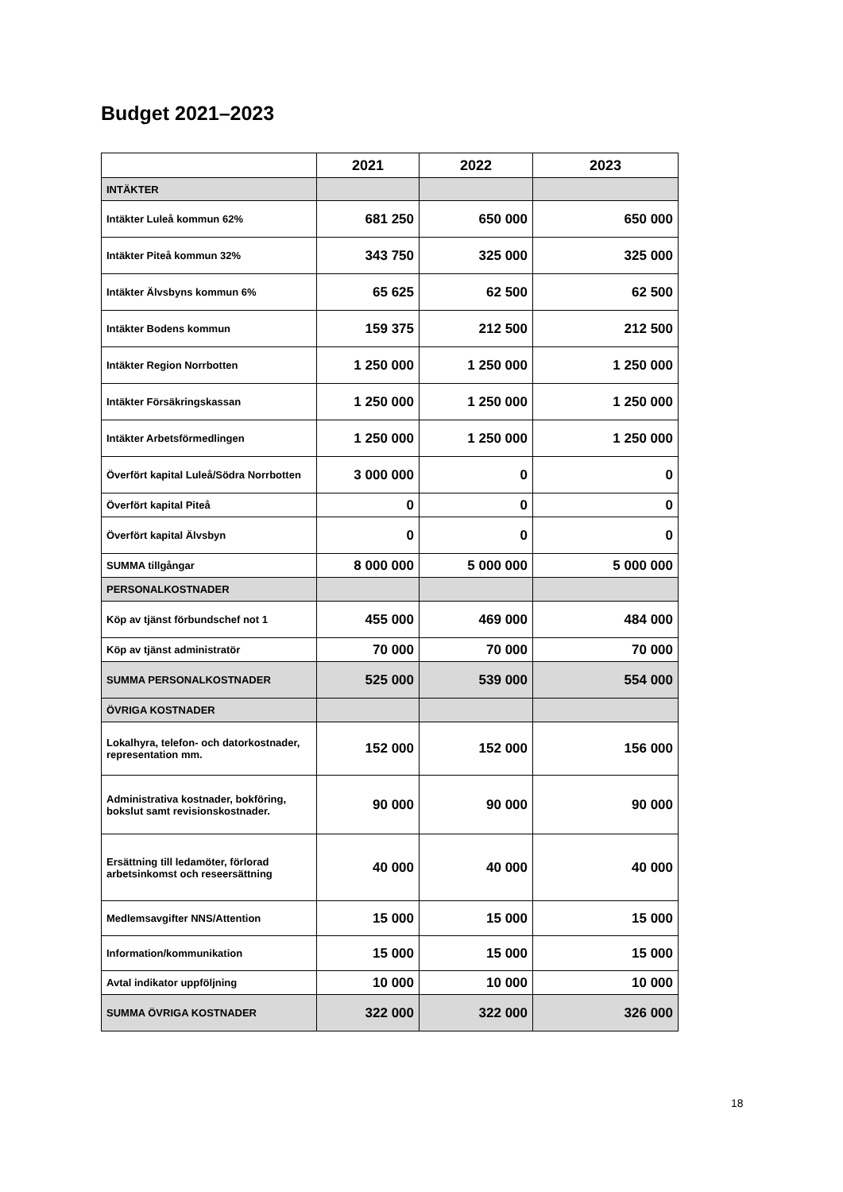Budget 2021–2023
| | 2021 | 2022 | 2023 |
| --- | --- | --- | --- |
| INTÄKTER | | | |
| Intäkter Luleå kommun 62% | 681 250 | 650 000 | 650 000 |
| Intäkter Piteå kommun 32% | 343 750 | 325 000 | 325 000 |
| Intäkter Älvsbyns kommun 6% | 65 625 | 62 500 | 62 500 |
| Intäkter Bodens kommun | 159 375 | 212 500 | 212 500 |
| Intäkter Region Norrbotten | 1 250 000 | 1 250 000 | 1 250 000 |
| Intäkter Försäkringskassan | 1 250 000 | 1 250 000 | 1 250 000 |
| Intäkter Arbetsförmedlingen | 1 250 000 | 1 250 000 | 1 250 000 |
| Överfört kapital Luleå/Södra Norrbotten | 3 000 000 | 0 | 0 |
| Överfört kapital Piteå | 0 | 0 | 0 |
| Överfört kapital Älvsbyn | 0 | 0 | 0 |
| SUMMA tillgångar | 8 000 000 | 5 000 000 | 5 000 000 |
| PERSONALKOSTNADER | | | |
| Köp av tjänst förbundschef not 1 | 455 000 | 469 000 | 484 000 |
| Köp av tjänst administratör | 70 000 | 70 000 | 70 000 |
| SUMMA PERSONALKOSTNADER | 525 000 | 539 000 | 554 000 |
| ÖVRIGA KOSTNADER | | | |
| Lokalhyra, telefon- och datorkostnader, representation mm. | 152 000 | 152 000 | 156 000 |
| Administrativa kostnader, bokföring, bokslut samt revisionskostnader. | 90 000 | 90 000 | 90 000 |
| Ersättning till ledamöter, förlorad arbetsinkomst och reseersättning | 40 000 | 40 000 | 40 000 |
| Medlemsavgifter NNS/Attention | 15 000 | 15 000 | 15 000 |
| Information/kommunikation | 15 000 | 15 000 | 15 000 |
| Avtal indikator uppföljning | 10 000 | 10 000 | 10 000 |
| SUMMA ÖVRIGA KOSTNADER | 322 000 | 322 000 | 326 000 |
18